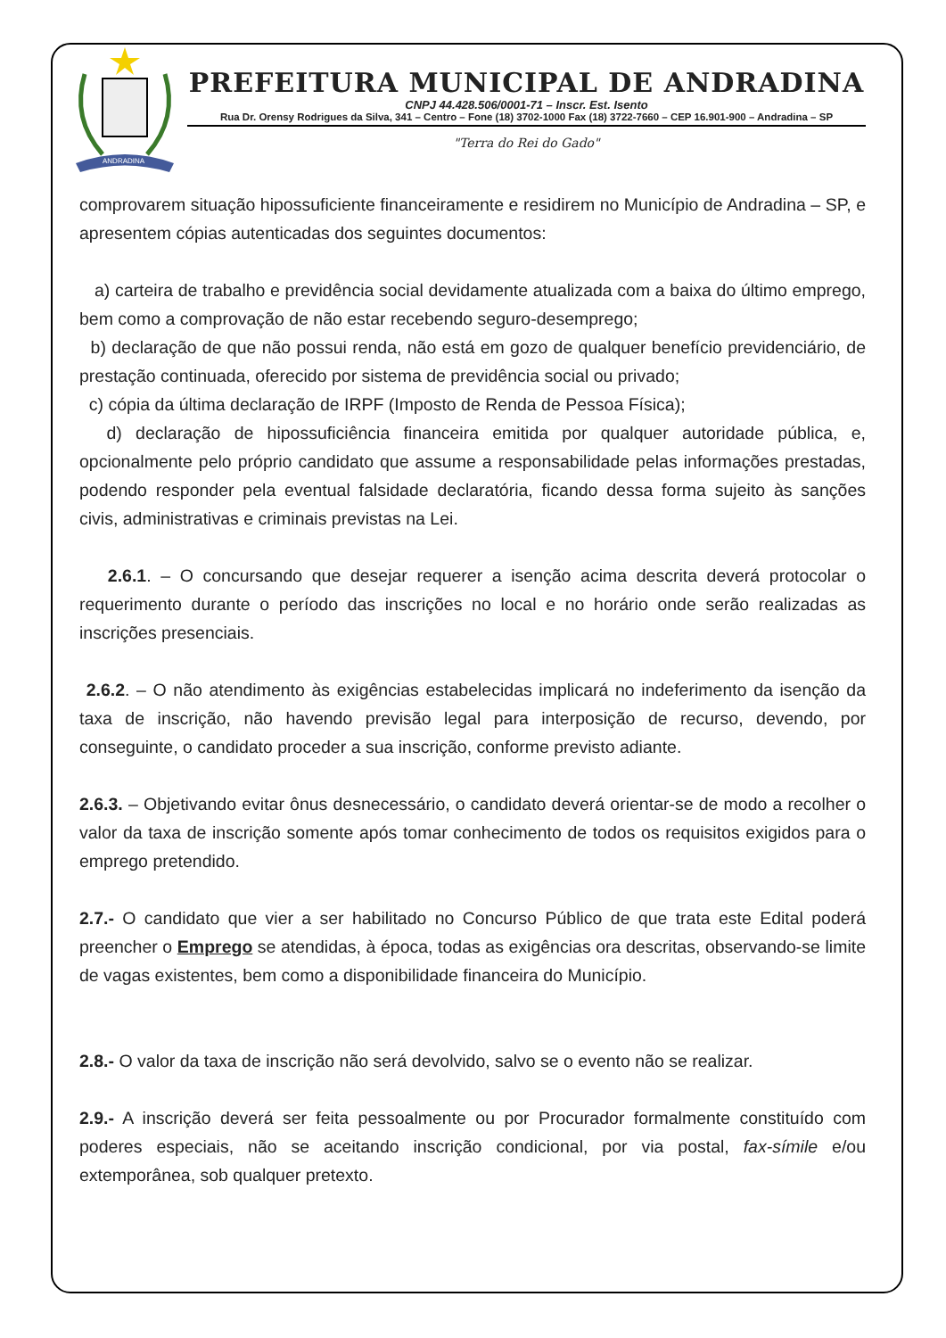ANDRADINA
PREFEITURA MUNICIPAL DE ANDRADINA
CNPJ 44.428.506/0001-71 – Inscr. Est. Isento
Rua Dr. Orensy Rodrigues da Silva, 341 – Centro – Fone (18) 3702-1000 Fax (18) 3722-7660 – CEP 16.901-900 – Andradina – SP
"Terra do Rei do Gado"
comprovarem situação hipossuficiente financeiramente e residirem no Município de Andradina – SP, e apresentem cópias autenticadas dos seguintes documentos:
a) carteira de trabalho e previdência social devidamente atualizada com a baixa do último emprego, bem como a comprovação de não estar recebendo seguro-desemprego;
b) declaração de que não possui renda, não está em gozo de qualquer benefício previdenciário, de prestação continuada, oferecido por sistema de previdência social ou privado;
c) cópia da última declaração de IRPF (Imposto de Renda de Pessoa Física);
d) declaração de hipossuficiência financeira emitida por qualquer autoridade pública, e, opcionalmente pelo próprio candidato que assume a responsabilidade pelas informações prestadas, podendo responder pela eventual falsidade declaratória, ficando dessa forma sujeito às sanções civis, administrativas e criminais previstas na Lei.
2.6.1. – O concursando que desejar requerer a isenção acima descrita deverá protocolar o requerimento durante o período das inscrições no local e no horário onde serão realizadas as inscrições presenciais.
2.6.2. – O não atendimento às exigências estabelecidas implicará no indeferimento da isenção da taxa de inscrição, não havendo previsão legal para interposição de recurso, devendo, por conseguinte, o candidato proceder a sua inscrição, conforme previsto adiante.
2.6.3. – Objetivando evitar ônus desnecessário, o candidato deverá orientar-se de modo a recolher o valor da taxa de inscrição somente após tomar conhecimento de todos os requisitos exigidos para o emprego pretendido.
2.7.- O candidato que vier a ser habilitado no Concurso Público de que trata este Edital poderá preencher o Emprego se atendidas, à época, todas as exigências ora descritas, observando-se limite de vagas existentes, bem como a disponibilidade financeira do Município.
2.8.- O valor da taxa de inscrição não será devolvido, salvo se o evento não se realizar.
2.9.- A inscrição deverá ser feita pessoalmente ou por Procurador formalmente constituído com poderes especiais, não se aceitando inscrição condicional, por via postal, fax-símile e/ou extemporânea, sob qualquer pretexto.